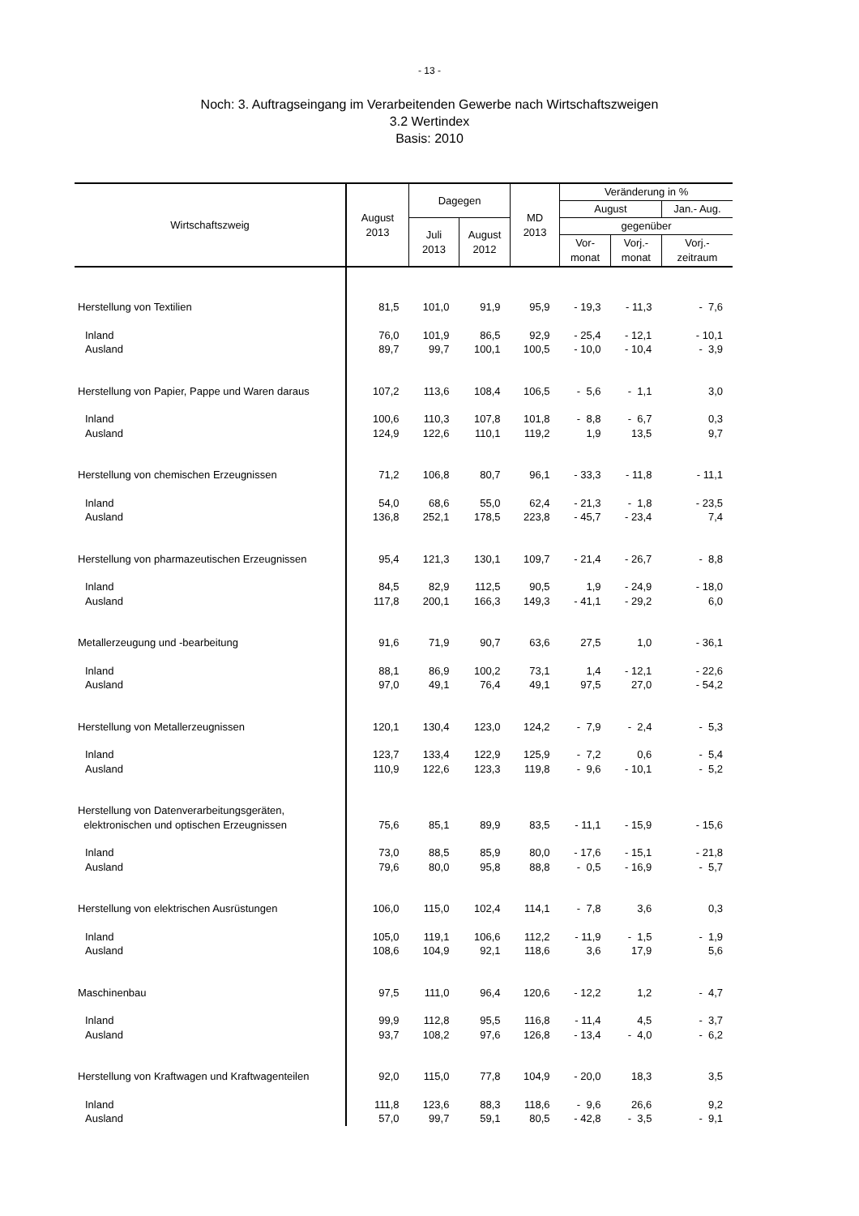- 13 -
Noch: 3. Auftragseingang im Verarbeitenden Gewerbe nach Wirtschaftszweigen
3.2 Wertindex
Basis: 2010
| Wirtschaftszweig | August 2013 | Dagegen | | MD 2013 | Veränderung in % | | |
| --- | --- | --- | --- | --- | --- | --- | --- |
| | | | | | August | | Jan.- Aug. |
| | | Juli 2013 | August 2012 | | gegenüber | | |
| | | | | | Vor- monat | Vorj.- monat | Vorj.- zeitraum |
| Herstellung von Textilien | 81,5 | 101,0 | 91,9 | 95,9 | - 19,3 | - 11,3 | - 7,6 |
| Inland | 76,0 | 101,9 | 86,5 | 92,9 | - 25,4 | - 12,1 | - 10,1 |
| Ausland | 89,7 | 99,7 | 100,1 | 100,5 | - 10,0 | - 10,4 | - 3,9 |
| Herstellung von Papier, Pappe und Waren daraus | 107,2 | 113,6 | 108,4 | 106,5 | - 5,6 | - 1,1 | 3,0 |
| Inland | 100,6 | 110,3 | 107,8 | 101,8 | - 8,8 | - 6,7 | 0,3 |
| Ausland | 124,9 | 122,6 | 110,1 | 119,2 | 1,9 | 13,5 | 9,7 |
| Herstellung von chemischen Erzeugnissen | 71,2 | 106,8 | 80,7 | 96,1 | - 33,3 | - 11,8 | - 11,1 |
| Inland | 54,0 | 68,6 | 55,0 | 62,4 | - 21,3 | - 1,8 | - 23,5 |
| Ausland | 136,8 | 252,1 | 178,5 | 223,8 | - 45,7 | - 23,4 | 7,4 |
| Herstellung von pharmazeutischen Erzeugnissen | 95,4 | 121,3 | 130,1 | 109,7 | - 21,4 | - 26,7 | - 8,8 |
| Inland | 84,5 | 82,9 | 112,5 | 90,5 | 1,9 | - 24,9 | - 18,0 |
| Ausland | 117,8 | 200,1 | 166,3 | 149,3 | - 41,1 | - 29,2 | 6,0 |
| Metallerzeugung und -bearbeitung | 91,6 | 71,9 | 90,7 | 63,6 | 27,5 | 1,0 | - 36,1 |
| Inland | 88,1 | 86,9 | 100,2 | 73,1 | 1,4 | - 12,1 | - 22,6 |
| Ausland | 97,0 | 49,1 | 76,4 | 49,1 | 97,5 | 27,0 | - 54,2 |
| Herstellung von Metallerzeugnissen | 120,1 | 130,4 | 123,0 | 124,2 | - 7,9 | - 2,4 | - 5,3 |
| Inland | 123,7 | 133,4 | 122,9 | 125,9 | - 7,2 | 0,6 | - 5,4 |
| Ausland | 110,9 | 122,6 | 123,3 | 119,8 | - 9,6 | - 10,1 | - 5,2 |
| Herstellung von Datenverarbeitungsgeräten, elektronischen und optischen Erzeugnissen | 75,6 | 85,1 | 89,9 | 83,5 | - 11,1 | - 15,9 | - 15,6 |
| Inland | 73,0 | 88,5 | 85,9 | 80,0 | - 17,6 | - 15,1 | - 21,8 |
| Ausland | 79,6 | 80,0 | 95,8 | 88,8 | - 0,5 | - 16,9 | - 5,7 |
| Herstellung von elektrischen Ausrüstungen | 106,0 | 115,0 | 102,4 | 114,1 | - 7,8 | 3,6 | 0,3 |
| Inland | 105,0 | 119,1 | 106,6 | 112,2 | - 11,9 | - 1,5 | - 1,9 |
| Ausland | 108,6 | 104,9 | 92,1 | 118,6 | 3,6 | 17,9 | 5,6 |
| Maschinenbau | 97,5 | 111,0 | 96,4 | 120,6 | - 12,2 | 1,2 | - 4,7 |
| Inland | 99,9 | 112,8 | 95,5 | 116,8 | - 11,4 | 4,5 | - 3,7 |
| Ausland | 93,7 | 108,2 | 97,6 | 126,8 | - 13,4 | - 4,0 | - 6,2 |
| Herstellung von Kraftwagen und Kraftwagenteilen | 92,0 | 115,0 | 77,8 | 104,9 | - 20,0 | 18,3 | 3,5 |
| Inland | 111,8 | 123,6 | 88,3 | 118,6 | - 9,6 | 26,6 | 9,2 |
| Ausland | 57,0 | 99,7 | 59,1 | 80,5 | - 42,8 | - 3,5 | - 9,1 |